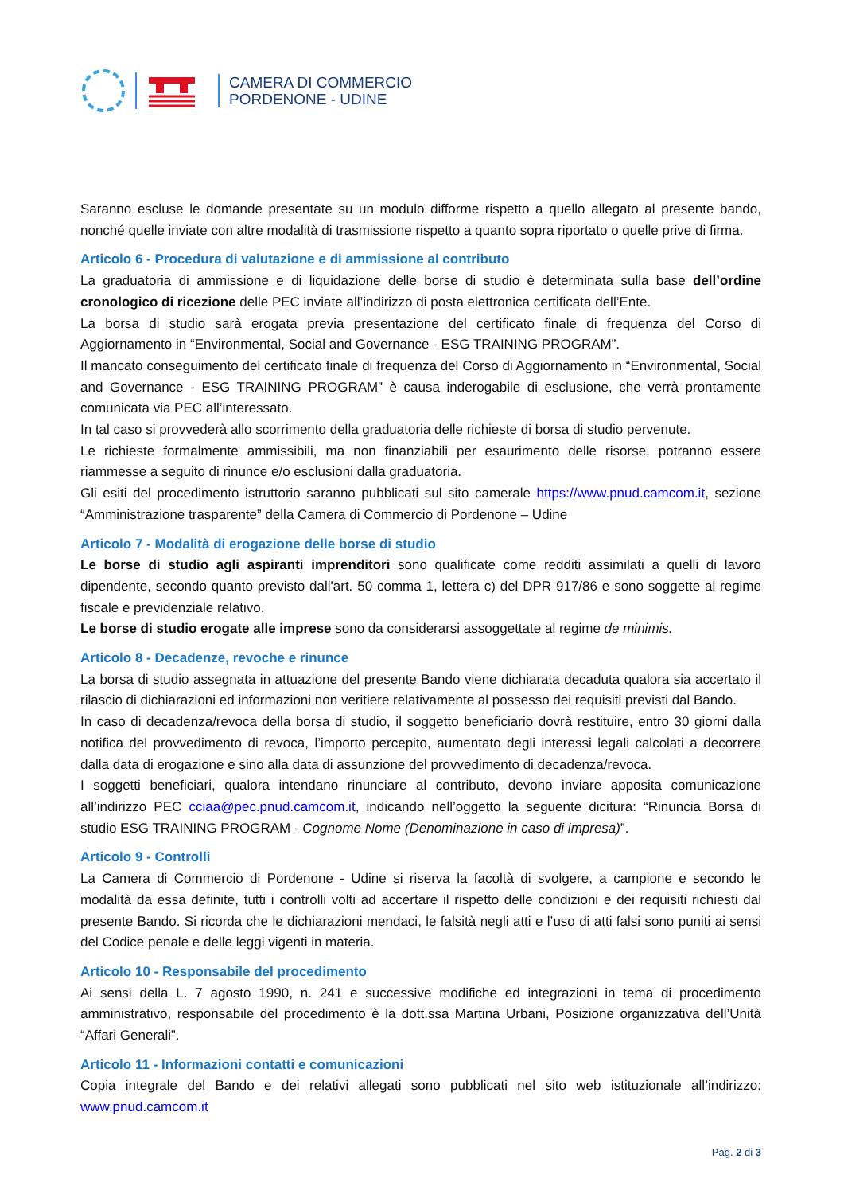CAMERA DI COMMERCIO
PORDENONE - UDINE
Saranno escluse le domande presentate su un modulo difforme rispetto a quello allegato al presente bando, nonché quelle inviate con altre modalità di trasmissione rispetto a quanto sopra riportato o quelle prive di firma.
Articolo 6 - Procedura di valutazione e di ammissione al contributo
La graduatoria di ammissione e di liquidazione delle borse di studio è determinata sulla base dell’ordine cronologico di ricezione delle PEC inviate all’indirizzo di posta elettronica certificata dell’Ente.
La borsa di studio sarà erogata previa presentazione del certificato finale di frequenza del Corso di Aggiornamento in “Environmental, Social and Governance - ESG TRAINING PROGRAM”.
Il mancato conseguimento del certificato finale di frequenza del Corso di Aggiornamento in “Environmental, Social and Governance - ESG TRAINING PROGRAM” è causa inderogabile di esclusione, che verrà prontamente comunicata via PEC all’interessato.
In tal caso si provvederà allo scorrimento della graduatoria delle richieste di borsa di studio pervenute.
Le richieste formalmente ammissibili, ma non finanziabili per esaurimento delle risorse, potranno essere riammesse a seguito di rinunce e/o esclusioni dalla graduatoria.
Gli esiti del procedimento istruttorio saranno pubblicati sul sito camerale https://www.pnud.camcom.it, sezione “Amministrazione trasparente” della Camera di Commercio di Pordenone – Udine
Articolo 7 - Modalità di erogazione delle borse di studio
Le borse di studio agli aspiranti imprenditori sono qualificate come redditi assimilati a quelli di lavoro dipendente, secondo quanto previsto dall'art. 50 comma 1, lettera c) del DPR 917/86 e sono soggette al regime fiscale e previdenziale relativo.
Le borse di studio erogate alle imprese sono da considerarsi assoggettate al regime de minimis.
Articolo 8 - Decadenze, revoche e rinunce
La borsa di studio assegnata in attuazione del presente Bando viene dichiarata decaduta qualora sia accertato il rilascio di dichiarazioni ed informazioni non veritiere relativamente al possesso dei requisiti previsti dal Bando.
In caso di decadenza/revoca della borsa di studio, il soggetto beneficiario dovrà restituire, entro 30 giorni dalla notifica del provvedimento di revoca, l’importo percepito, aumentato degli interessi legali calcolati a decorrere dalla data di erogazione e sino alla data di assunzione del provvedimento di decadenza/revoca.
I soggetti beneficiari, qualora intendano rinunciare al contributo, devono inviare apposita comunicazione all’indirizzo PEC cciaa@pec.pnud.camcom.it, indicando nell’oggetto la seguente dicitura: “Rinuncia Borsa di studio ESG TRAINING PROGRAM - Cognome Nome (Denominazione in caso di impresa)”.
Articolo 9 - Controlli
La Camera di Commercio di Pordenone - Udine si riserva la facoltà di svolgere, a campione e secondo le modalità da essa definite, tutti i controlli volti ad accertare il rispetto delle condizioni e dei requisiti richiesti dal presente Bando. Si ricorda che le dichiarazioni mendaci, le falsità negli atti e l’uso di atti falsi sono puniti ai sensi del Codice penale e delle leggi vigenti in materia.
Articolo 10 - Responsabile del procedimento
Ai sensi della L. 7 agosto 1990, n. 241 e successive modifiche ed integrazioni in tema di procedimento amministrativo, responsabile del procedimento è la dott.ssa Martina Urbani, Posizione organizzativa dell’Unità “Affari Generali”.
Articolo 11 - Informazioni contatti e comunicazioni
Copia integrale del Bando e dei relativi allegati sono pubblicati nel sito web istituzionale all’indirizzo: www.pnud.camcom.it
Pag. 2 di 3